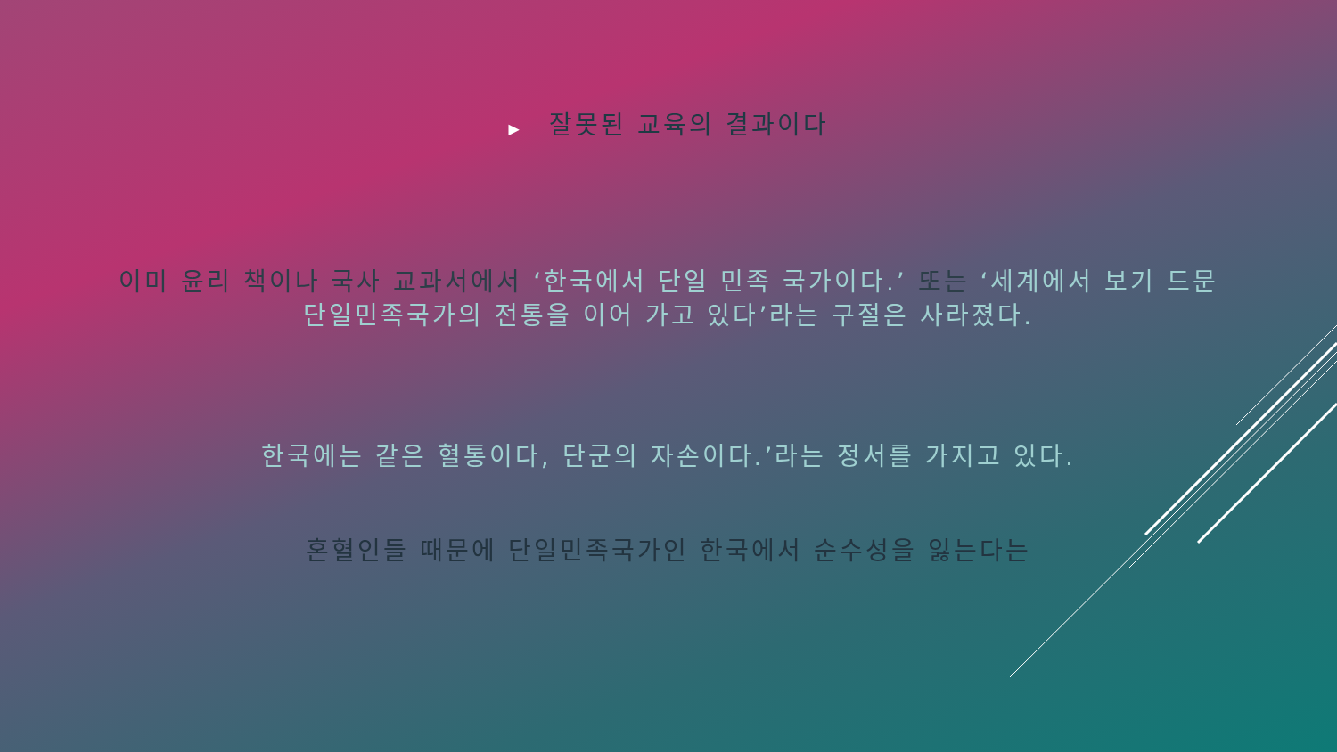▶ 잘못된 교육의 결과이다
이미 윤리 책이나 국사 교과서에서 ‘한국에서 단일 민족 국가이다.’ 또는 ‘세계에서 보기 드문
단일민족국가의 전통을 이어 가고 있다’라는 구절은 사라졌다.
한국에는 같은 혈통이다, 단군의 자손이다.’라는 정서를 가지고 있다.
혼혈인들 때문에 단일민족국가인 한국에서 순수성을 잃는다는